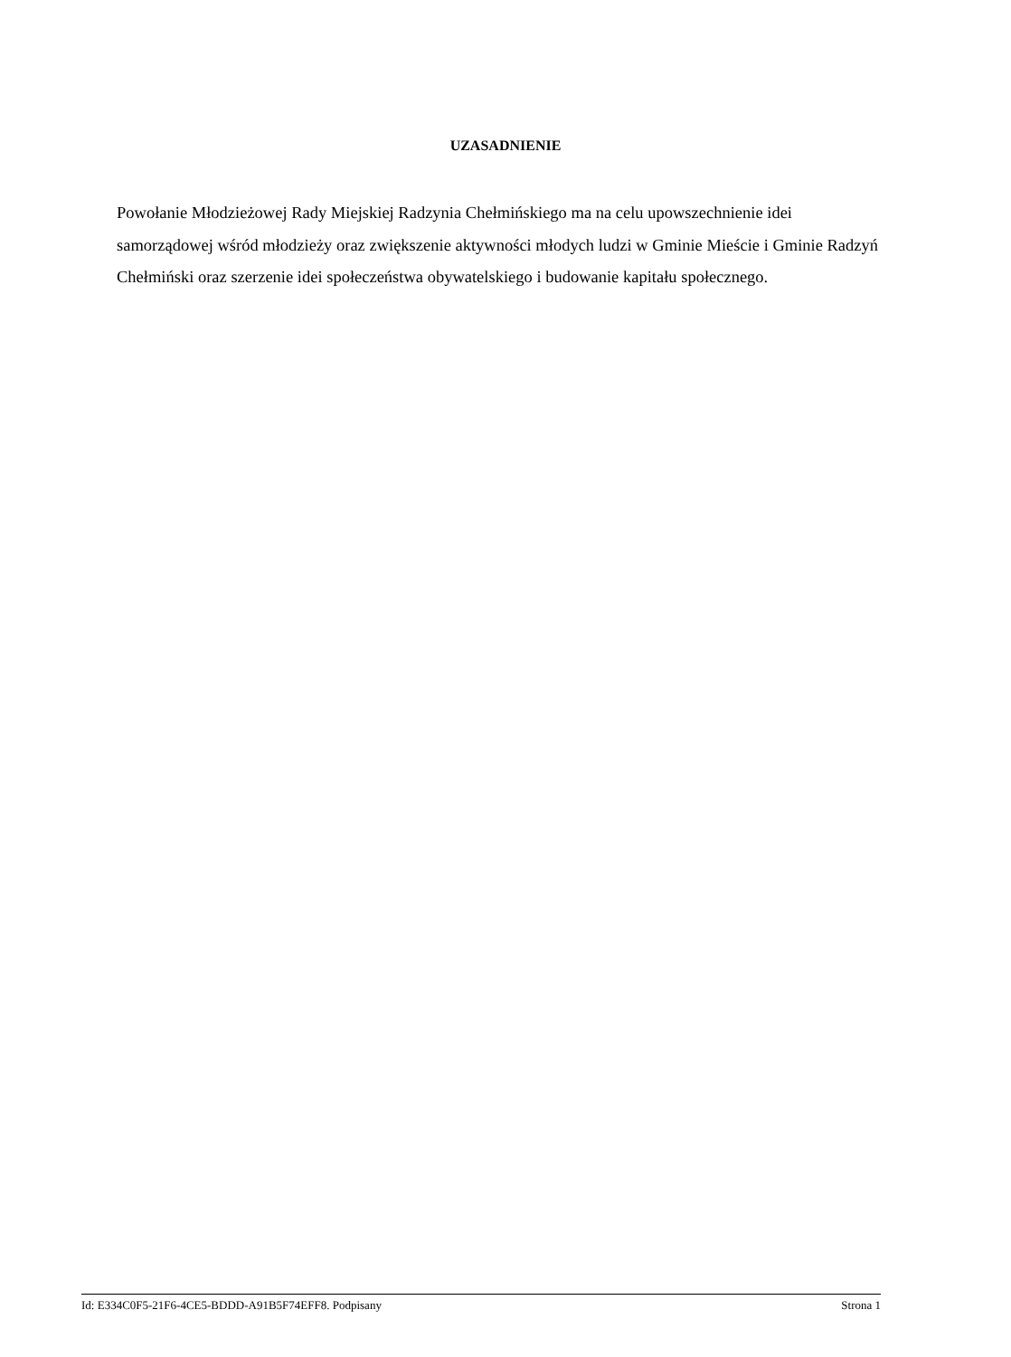UZASADNIENIE
Powołanie Młodzieżowej Rady Miejskiej Radzynia Chełmińskiego ma na celu upowszechnienie idei samorządowej wśród młodzieży oraz zwiększenie aktywności młodych ludzi w Gminie Mieście i Gminie Radzyń Chełmiński oraz szerzenie idei społeczeństwa obywatelskiego i budowanie kapitału społecznego.
Id: E334C0F5-21F6-4CE5-BDDD-A91B5F74EFF8. Podpisany Strona 1